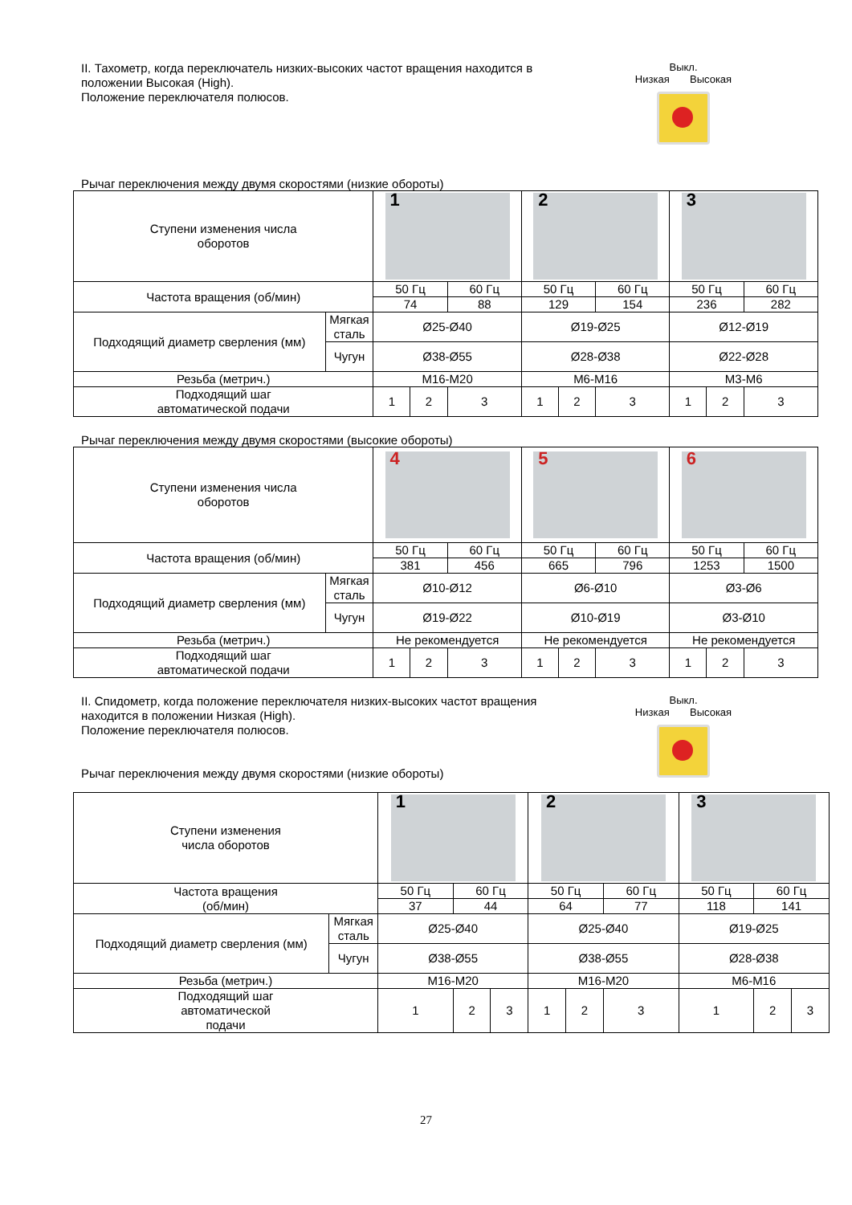II. Тахометр, когда переключатель низких-высоких частот вращения находится в положении Высокая (High).
Положение переключателя полюсов.
Выкл.
Низкая Высокая
Рычаг переключения между двумя скоростями (низкие обороты)
| Ступени изменения числа оборотов | | 1 | | | 2 | | | 3 | | |
| Частота вращения (об/мин) | | 50 Гц | | 60 Гц | 50 Гц | | 60 Гц | 50 Гц | | 60 Гц |
| | | 74 | | 88 | 129 | | 154 | 236 | | 282 |
| Подходящий диаметр сверления (мм) | Мягкая сталь | Ø25-Ø40 | | | Ø19-Ø25 | | | Ø12-Ø19 | | |
| | Чугун | Ø38-Ø55 | | | Ø28-Ø38 | | | Ø22-Ø28 | | |
| Резьба (метрич.) | | M16-M20 | | | M6-M16 | | | M3-M6 | | |
| Подходящий шаг автоматической подачи | | 1 | 2 | 3 | 1 | 2 | 3 | 1 | 2 | 3 |
Рычаг переключения между двумя скоростями (высокие обороты)
| Ступени изменения числа оборотов | | 4 | | | 5 | | | 6 | | |
| Частота вращения (об/мин) | | 50 Гц | | 60 Гц | 50 Гц | | 60 Гц | 50 Гц | | 60 Гц |
| | | 381 | | 456 | 665 | | 796 | 1253 | | 1500 |
| Подходящий диаметр сверления (мм) | Мягкая сталь | Ø10-Ø12 | | | Ø6-Ø10 | | | Ø3-Ø6 | | |
| | Чугун | Ø19-Ø22 | | | Ø10-Ø19 | | | Ø3-Ø10 | | |
| Резьба (метрич.) | | Не рекомендуется | | | Не рекомендуется | | | Не рекомендуется | | |
| Подходящий шаг автоматической подачи | | 1 | 2 | 3 | 1 | 2 | 3 | 1 | 2 | 3 |
II. Спидометр, когда положение переключателя низких-высоких частот вращения находится в положении Низкая (High).
Положение переключателя полюсов.
Рычаг переключения между двумя скоростями (низкие обороты)
Выкл.
Низкая Высокая
| Ступени изменения числа оборотов | | 1 | | | 2 | | | 3 | | |
| Частота вращения (об/мин) | | 50 Гц | 60 Гц | | 50 Гц | | 60 Гц | 50 Гц | 60 Гц | |
| | | 37 | 44 | | 64 | | 77 | 118 | 141 | |
| Подходящий диаметр сверления (мм) | Мягкая сталь | Ø25-Ø40 | | | Ø25-Ø40 | | | Ø19-Ø25 | | |
| | Чугун | Ø38-Ø55 | | | Ø38-Ø55 | | | Ø28-Ø38 | | |
| Резьба (метрич.) | | M16-M20 | | | M16-M20 | | | M6-M16 | | |
| Подходящий шаг автоматической подачи | | 1 | 2 | 3 | 1 | 2 | 3 | 1 | 2 | 3 |
27